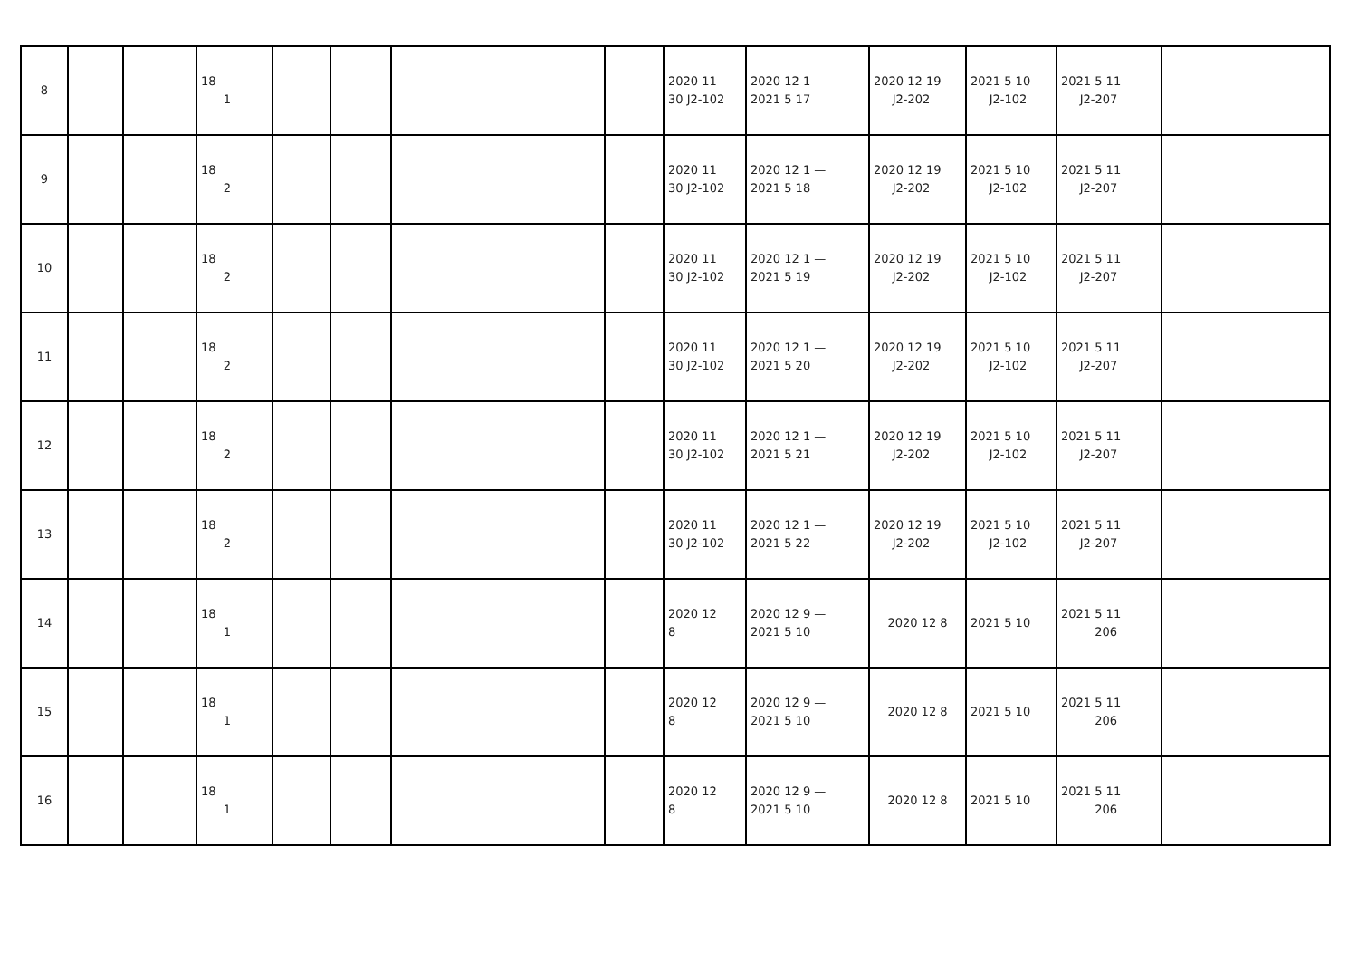| 8 | | | 18 1 | | | | | 2020 11 30 J2-102 | 2020 12 1 — 2021 5 17 | 2020 12 19 J2-202 | 2021 5 10 J2-102 | 2021 5 11 J2-207 | |
| 9 | | | 18 2 | | | | | 2020 11 30 J2-102 | 2020 12 1 — 2021 5 18 | 2020 12 19 J2-202 | 2021 5 10 J2-102 | 2021 5 11 J2-207 | |
| 10 | | | 18 2 | | | | | 2020 11 30 J2-102 | 2020 12 1 — 2021 5 19 | 2020 12 19 J2-202 | 2021 5 10 J2-102 | 2021 5 11 J2-207 | |
| 11 | | | 18 2 | | | | | 2020 11 30 J2-102 | 2020 12 1 — 2021 5 20 | 2020 12 19 J2-202 | 2021 5 10 J2-102 | 2021 5 11 J2-207 | |
| 12 | | | 18 2 | | | | | 2020 11 30 J2-102 | 2020 12 1 — 2021 5 21 | 2020 12 19 J2-202 | 2021 5 10 J2-102 | 2021 5 11 J2-207 | |
| 13 | | | 18 2 | | | | | 2020 11 30 J2-102 | 2020 12 1 — 2021 5 22 | 2020 12 19 J2-202 | 2021 5 10 J2-102 | 2021 5 11 J2-207 | |
| 14 | | | 18 1 | | | | | 2020 12 8 | 2020 12 9 — 2021 5 10 | 2020 12 8 | 2021 5 10 | 2021 5 11 206 | |
| 15 | | | 18 1 | | | | | 2020 12 8 | 2020 12 9 — 2021 5 10 | 2020 12 8 | 2021 5 10 | 2021 5 11 206 | |
| 16 | | | 18 1 | | | | | 2020 12 8 | 2020 12 9 — 2021 5 10 | 2020 12 8 | 2021 5 10 | 2021 5 11 206 | |